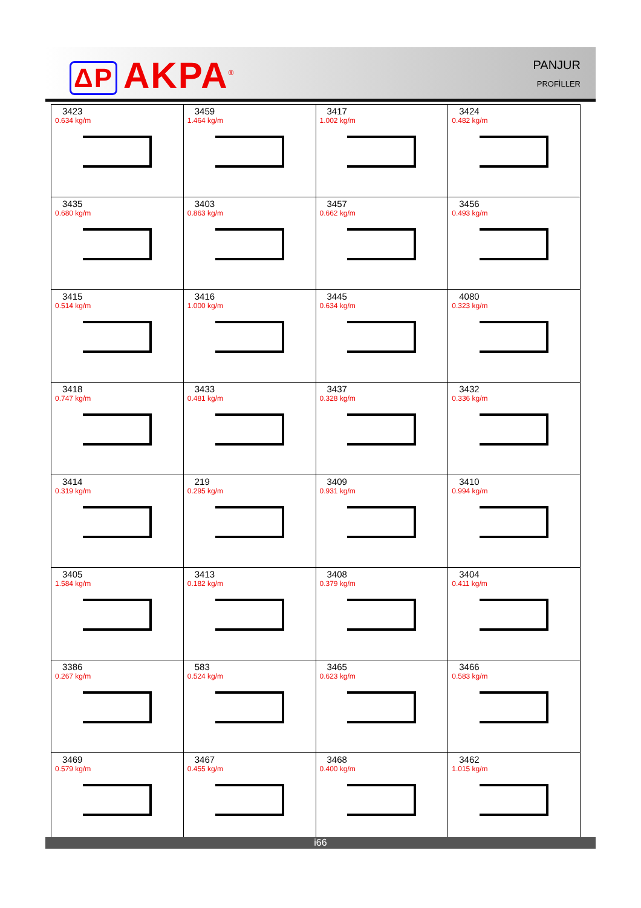ΔP AKPA<sup>®</sup>
PANJUR
PROFİLLER
| 3423 0.634 kg/m | 3459 1.464 kg/m | 3417 1.002 kg/m | 3424 0.482 kg/m |
| 3435 0.680 kg/m | 3403 0.863 kg/m | 3457 0.662 kg/m | 3456 0.493 kg/m |
| 3415 0.514 kg/m | 3416 1.000 kg/m | 3445 0.634 kg/m | 4080 0.323 kg/m |
| 3418 0.747 kg/m | 3433 0.481 kg/m | 3437 0.328 kg/m | 3432 0.336 kg/m |
| 3414 0.319 kg/m | 219 0.295 kg/m | 3409 0.931 kg/m | 3410 0.994 kg/m |
| 3405 1.584 kg/m | 3413 0.182 kg/m | 3408 0.379 kg/m | 3404 0.411 kg/m |
| 3386 0.267 kg/m | 583 0.524 kg/m | 3465 0.623 kg/m | 3466 0.583 kg/m |
| 3469 0.579 kg/m | 3467 0.455 kg/m | 3468 0.400 kg/m | 3462 1.015 kg/m |
i66